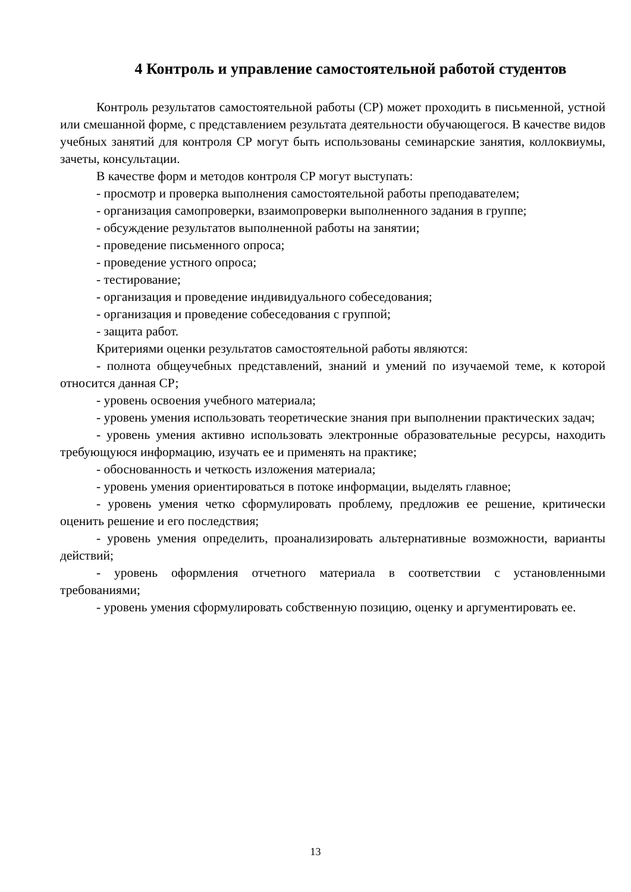4 Контроль и управление самостоятельной работой студентов
Контроль результатов самостоятельной работы (СР) может проходить в письменной, устной или смешанной форме, с представлением результата деятельности обучающегося. В качестве видов учебных занятий для контроля СР могут быть использованы семинарские занятия, коллоквиумы, зачеты, консультации.
В качестве форм и методов контроля СР могут выступать:
- просмотр и проверка выполнения самостоятельной работы преподавателем;
- организация самопроверки, взаимопроверки выполненного задания в группе;
- обсуждение результатов выполненной работы на занятии;
- проведение письменного опроса;
- проведение устного опроса;
- тестирование;
- организация и проведение индивидуального собеседования;
- организация и проведение собеседования с группой;
- защита работ.
Критериями оценки результатов самостоятельной работы являются:
- полнота общеучебных представлений, знаний и умений по изучаемой теме, к которой относится данная СР;
- уровень освоения учебного материала;
- уровень умения использовать теоретические знания при выполнении практических задач;
- уровень умения активно использовать электронные образовательные ресурсы, находить требующуюся информацию, изучать ее и применять на практике;
- обоснованность и четкость изложения материала;
- уровень умения ориентироваться в потоке информации, выделять главное;
- уровень умения четко сформулировать проблему, предложив ее решение, критически оценить решение и его последствия;
- уровень умения определить, проанализировать альтернативные возможности, варианты действий;
- уровень оформления отчетного материала в соответствии с установленными требованиями;
- уровень умения сформулировать собственную позицию, оценку и аргументировать ее.
13